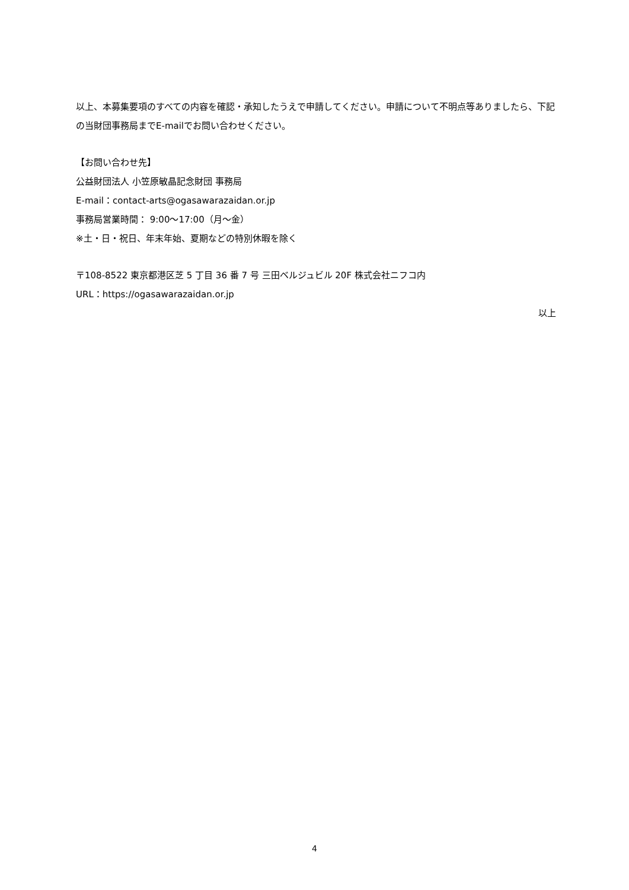以上、本募集要項のすべての内容を確認・承知したうえで申請してください。申請について不明点等ありましたら、下記の当財団事務局までE-mailでお問い合わせください。
【お問い合わせ先】
公益財団法人 小笠原敏晶記念財団 事務局
E-mail：contact-arts@ogasawarazaidan.or.jp
事務局営業時間： 9:00～17:00（月～金）
※土・日・祝日、年末年始、夏期などの特別休暇を除く
〒108-8522 東京都港区芝 5 丁目 36 番 7 号 三田ベルジュビル 20F 株式会社ニフコ内
URL：https://ogasawarazaidan.or.jp
以上
4